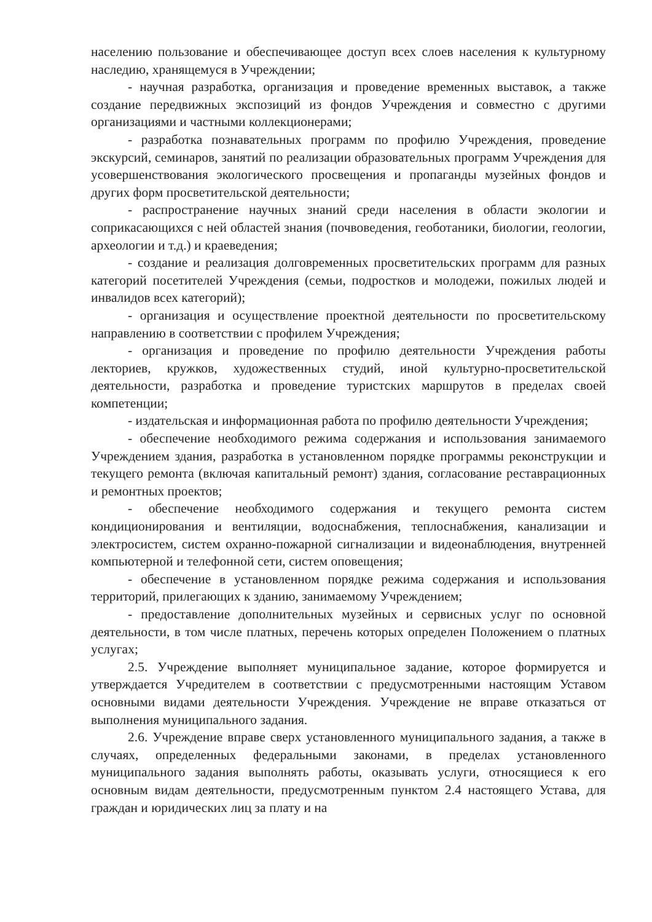населению пользование и обеспечивающее доступ всех слоев населения к культурному наследию, хранящемуся в Учреждении;
- научная разработка, организация и проведение временных выставок, а также создание передвижных экспозиций из фондов Учреждения и совместно с другими организациями и частными коллекционерами;
- разработка познавательных программ по профилю Учреждения, проведение экскурсий, семинаров, занятий по реализации образовательных программ Учреждения для усовершенствования экологического просвещения и пропаганды музейных фондов и других форм просветительской деятельности;
- распространение научных знаний среди населения в области экологии и соприкасающихся с ней областей знания (почвоведения, геоботаники, биологии, геологии, археологии и т.д.) и краеведения;
- создание и реализация долговременных просветительских программ для разных категорий посетителей Учреждения (семьи, подростков и молодежи, пожилых людей и инвалидов всех категорий);
- организация и осуществление проектной деятельности по просветительскому направлению в соответствии с профилем Учреждения;
- организация и проведение по профилю деятельности Учреждения работы лекториев, кружков, художественных студий, иной культурно-просветительской деятельности, разработка и проведение туристских маршрутов в пределах своей компетенции;
- издательская и информационная работа по профилю деятельности Учреждения;
- обеспечение необходимого режима содержания и использования занимаемого Учреждением здания, разработка в установленном порядке программы реконструкции и текущего ремонта (включая капитальный ремонт) здания, согласование реставрационных и ремонтных проектов;
- обеспечение необходимого содержания и текущего ремонта систем кондиционирования и вентиляции, водоснабжения, теплоснабжения, канализации и электросистем, систем охранно-пожарной сигнализации и видеонаблюдения, внутренней компьютерной и телефонной сети, систем оповещения;
- обеспечение в установленном порядке режима содержания и использования территорий, прилегающих к зданию, занимаемому Учреждением;
- предоставление дополнительных музейных и сервисных услуг по основной деятельности, в том числе платных, перечень которых определен Положением о платных услугах;
2.5. Учреждение выполняет муниципальное задание, которое формируется и утверждается Учредителем в соответствии с предусмотренными настоящим Уставом основными видами деятельности Учреждения. Учреждение не вправе отказаться от выполнения муниципального задания.
2.6. Учреждение вправе сверх установленного муниципального задания, а также в случаях, определенных федеральными законами, в пределах установленного муниципального задания выполнять работы, оказывать услуги, относящиеся к его основным видам деятельности, предусмотренным пунктом 2.4 настоящего Устава, для граждан и юридических лиц за плату и на